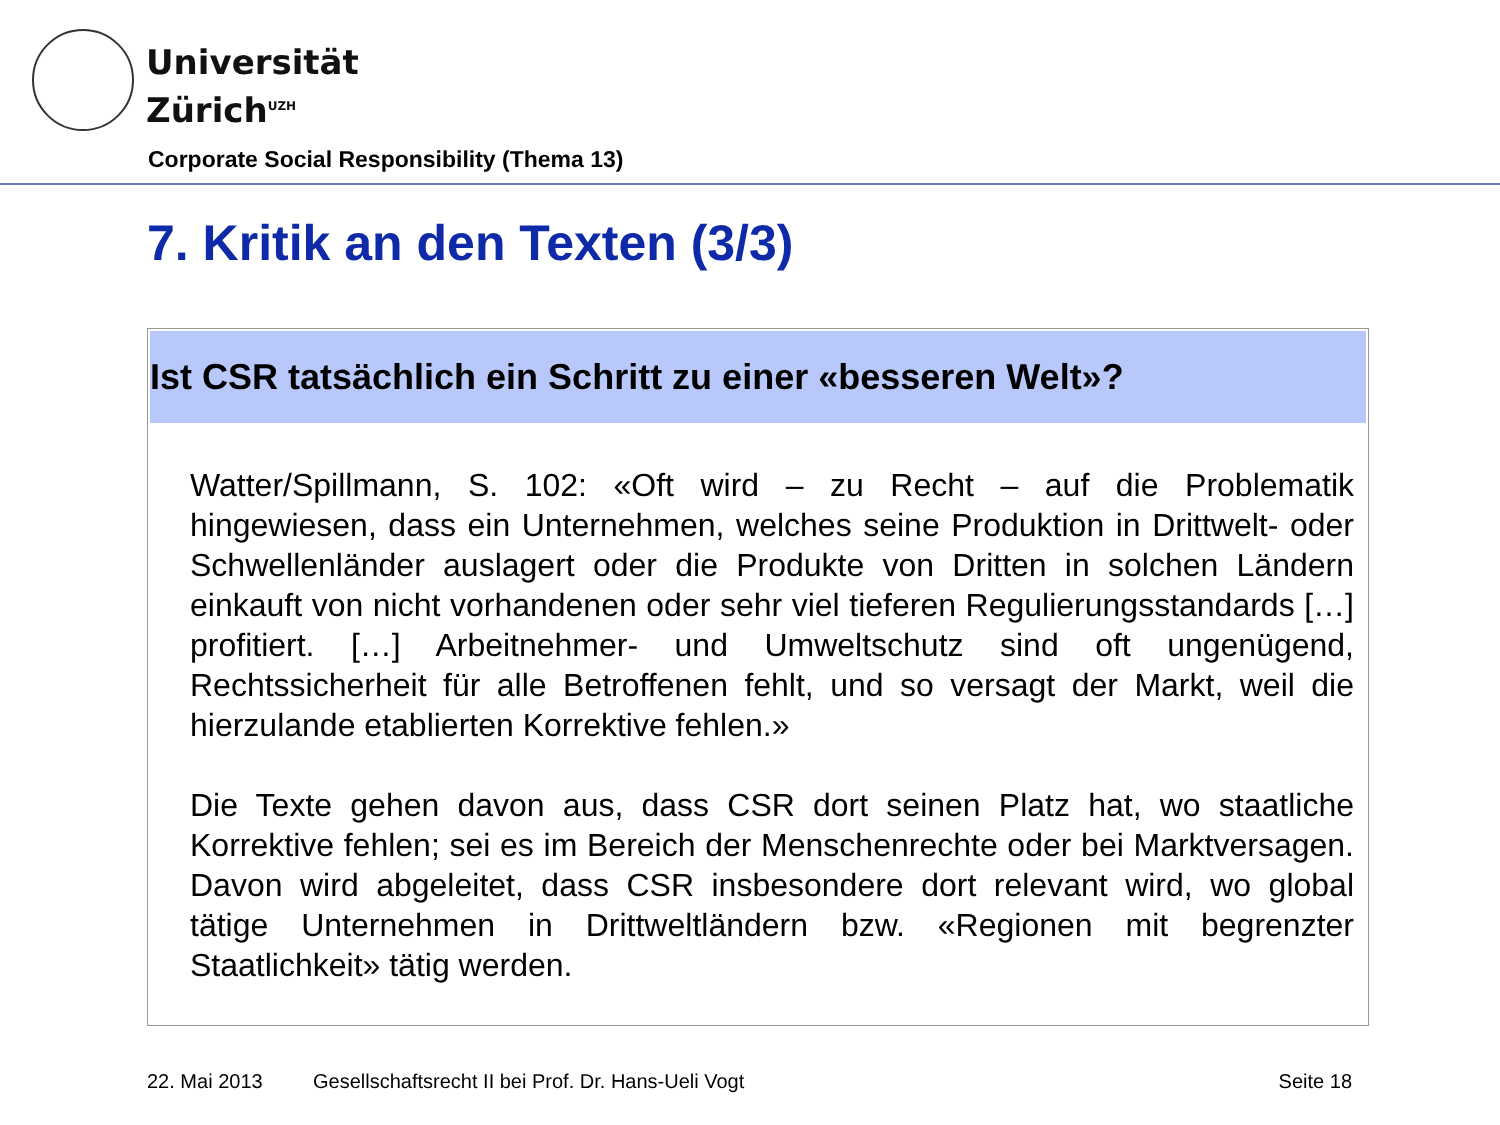Universität
Zürich<sup>UZH</sup>
Corporate Social Responsibility (Thema 13)
7. Kritik an den Texten (3/3)
Ist CSR tatsächlich ein Schritt zu einer «besseren Welt»?
Watter/Spillmann, S. 102: «Oft wird – zu Recht – auf die Problematik hingewiesen, dass ein Unternehmen, welches seine Produktion in Drittwelt- oder Schwellenländer auslagert oder die Produkte von Dritten in solchen Ländern einkauft von nicht vorhandenen oder sehr viel tieferen Regulierungsstandards […] profitiert. […] Arbeitnehmer- und Umweltschutz sind oft ungenügend, Rechtssicherheit für alle Betroffenen fehlt, und so versagt der Markt, weil die hierzulande etablierten Korrektive fehlen.»
Die Texte gehen davon aus, dass CSR dort seinen Platz hat, wo staatliche Korrektive fehlen; sei es im Bereich der Menschenrechte oder bei Marktversagen. Davon wird abgeleitet, dass CSR insbesondere dort relevant wird, wo global tätige Unternehmen in Drittweltländern bzw. «Regionen mit begrenzter Staatlichkeit» tätig werden.
22. Mai 2013 Gesellschaftsrecht II bei Prof. Dr. Hans-Ueli Vogt Seite 18